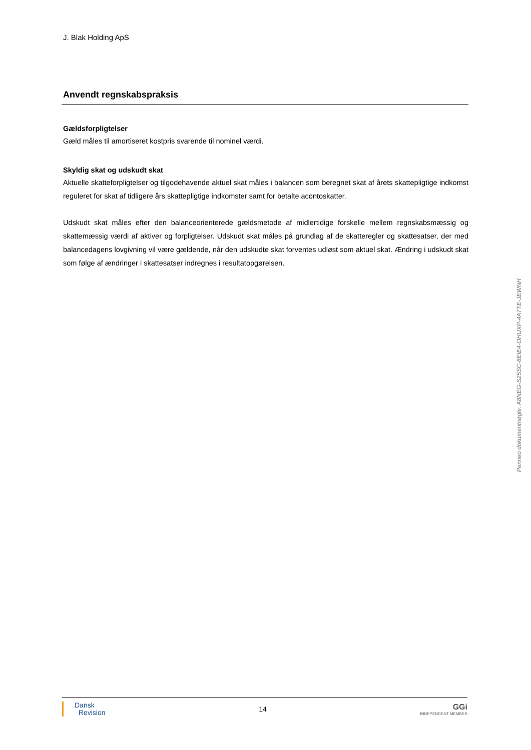J. Blak Holding ApS
Anvendt regnskabspraksis
Gældsforpligtelser
Gæld måles til amortiseret kostpris svarende til nominel værdi.
Skyldig skat og udskudt skat
Aktuelle skatteforpligtelser og tilgodehavende aktuel skat måles i balancen som beregnet skat af årets skatte­pligtige indkomst reguleret for skat af tidligere års skattepligtige indkomster samt for betalte acontoskatter.
Udskudt skat måles efter den balanceorienterede gældsmetode af midlertidige forskelle mellem regnskabsmæs­sig og skattemæssig værdi af aktiver og forpligtelser. Udskudt skat måles på grundlag af de skatteregler og skat­tesatser, der med balancedagens lovgivning vil være gældende, når den udskudte skat forventes udløst som ak­tuel skat. Ændring i udskudt skat som følge af ændringer i skattesatser indregnes i resultatopgørelsen.
Penneo dokumentnøgle: A8NEG-S25SC-8EIE4-OHUXP-4A7TE-JEWNH
Dansk
Revision
14
GGi
INDEPENDENT MEMBER